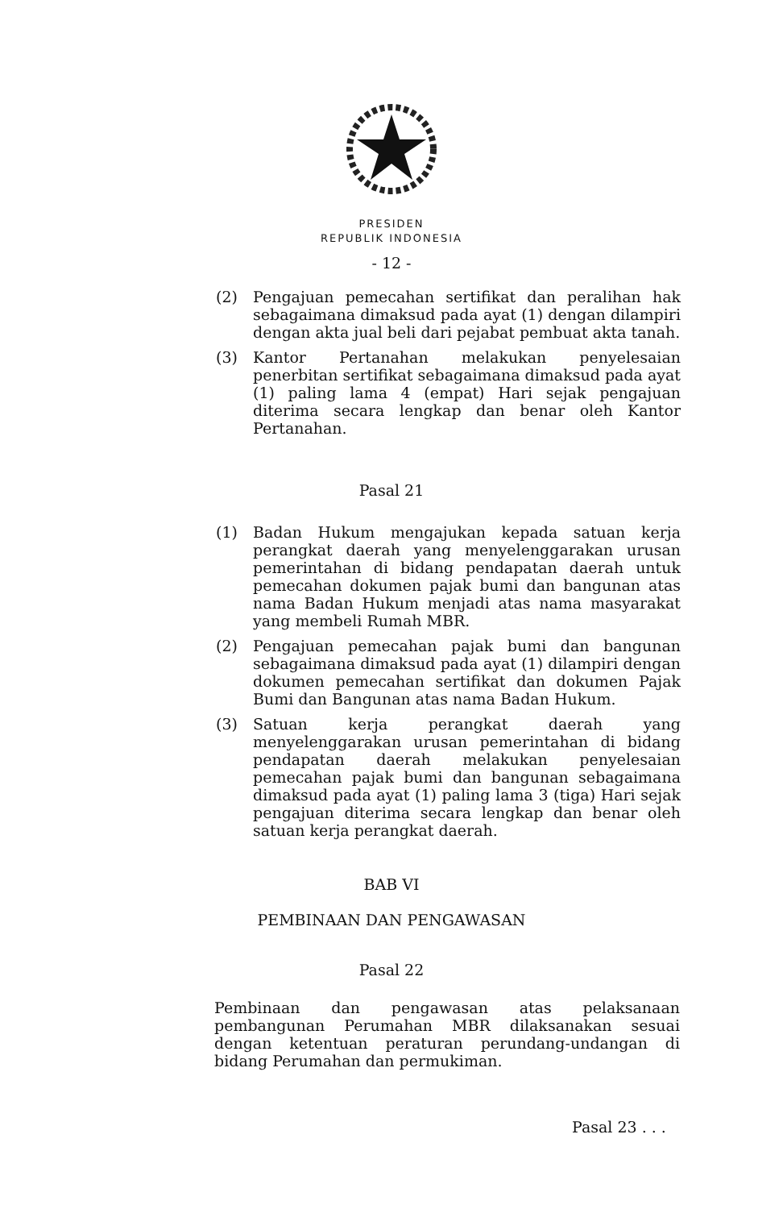PRESIDEN
REPUBLIK INDONESIA
- 12 -
(2) Pengajuan pemecahan sertifikat dan peralihan hak sebagaimana dimaksud pada ayat (1) dengan dilampiri dengan akta jual beli dari pejabat pembuat akta tanah.
(3) Kantor Pertanahan melakukan penyelesaian penerbitan sertifikat sebagaimana dimaksud pada ayat (1) paling lama 4 (empat) Hari sejak pengajuan diterima secara lengkap dan benar oleh Kantor Pertanahan.
Pasal 21
(1) Badan Hukum mengajukan kepada satuan kerja perangkat daerah yang menyelenggarakan urusan pemerintahan di bidang pendapatan daerah untuk pemecahan dokumen pajak bumi dan bangunan atas nama Badan Hukum menjadi atas nama masyarakat yang membeli Rumah MBR.
(2) Pengajuan pemecahan pajak bumi dan bangunan sebagaimana dimaksud pada ayat (1) dilampiri dengan dokumen pemecahan sertifikat dan dokumen Pajak Bumi dan Bangunan atas nama Badan Hukum.
(3) Satuan kerja perangkat daerah yang menyelenggarakan urusan pemerintahan di bidang pendapatan daerah melakukan penyelesaian pemecahan pajak bumi dan bangunan sebagaimana dimaksud pada ayat (1) paling lama 3 (tiga) Hari sejak pengajuan diterima secara lengkap dan benar oleh satuan kerja perangkat daerah.
BAB VI
PEMBINAAN DAN PENGAWASAN
Pasal 22
Pembinaan dan pengawasan atas pelaksanaan pembangunan Perumahan MBR dilaksanakan sesuai dengan ketentuan peraturan perundang-undangan di bidang Perumahan dan permukiman.
Pasal 23 . . .